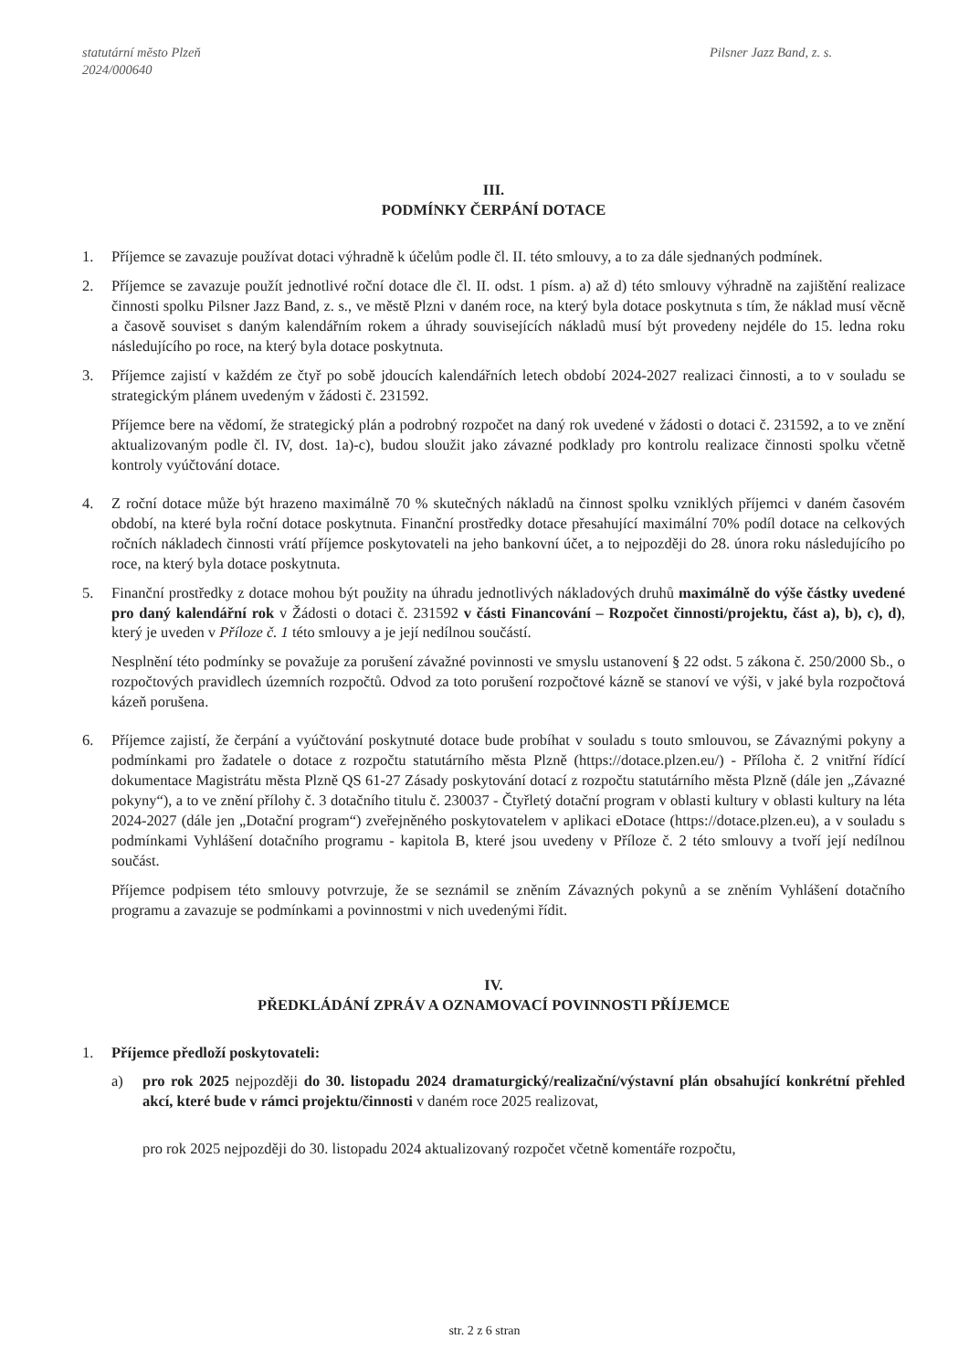statutární město Plzeň
2024/000640
Pilsner Jazz Band, z. s.
III.
PODMÍNKY ČERPÁNÍ DOTACE
1. Příjemce se zavazuje používat dotaci výhradně k účelům podle čl. II. této smlouvy, a to za dále sjednaných podmínek.
2. Příjemce se zavazuje použít jednotlivé roční dotace dle čl. II. odst. 1 písm. a) až d) této smlouvy výhradně na zajištění realizace činnosti spolku Pilsner Jazz Band, z. s., ve městě Plzni v daném roce, na který byla dotace poskytnuta s tím, že náklad musí věcně a časově souviset s daným kalendářním rokem a úhrady souvisejících nákladů musí být provedeny nejdéle do 15. ledna roku následujícího po roce, na který byla dotace poskytnuta.
3. Příjemce zajistí v každém ze čtyř po sobě jdoucích kalendářních letech období 2024-2027 realizaci činnosti, a to v souladu se strategickým plánem uvedeným v žádosti č. 231592.
Příjemce bere na vědomí, že strategický plán a podrobný rozpočet na daný rok uvedené v žádosti o dotaci č. 231592, a to ve znění aktualizovaným podle čl. IV, dost. 1a)-c), budou sloužit jako závazné podklady pro kontrolu realizace činnosti spolku včetně kontroly vyúčtování dotace.
4. Z roční dotace může být hrazeno maximálně 70 % skutečných nákladů na činnost spolku vzniklých příjemci v daném časovém období, na které byla roční dotace poskytnuta. Finanční prostředky dotace přesahující maximální 70% podíl dotace na celkových ročních nákladech činnosti vrátí příjemce poskytovateli na jeho bankovní účet, a to nejpozději do 28. února roku následujícího po roce, na který byla dotace poskytnuta.
5. Finanční prostředky z dotace mohou být použity na úhradu jednotlivých nákladových druhů maximálně do výše částky uvedené pro daný kalendářní rok v Žádosti o dotaci č. 231592 v části Financování – Rozpočet činnosti/projektu, část a), b), c), d), který je uveden v Příloze č. 1 této smlouvy a je její nedílnou součástí.
Nesplnění této podmínky se považuje za porušení závažné povinnosti ve smyslu ustanovení § 22 odst. 5 zákona č. 250/2000 Sb., o rozpočtových pravidlech územních rozpočtů. Odvod za toto porušení rozpočtové kázně se stanoví ve výši, v jaké byla rozpočtová kázeň porušena.
6. Příjemce zajistí, že čerpání a vyúčtování poskytnuté dotace bude probíhat v souladu s touto smlouvou, se Závaznými pokyny a podmínkami pro žadatele o dotace z rozpočtu statutárního města Plzně (https://dotace.plzen.eu/) - Příloha č. 2 vnitřní řídící dokumentace Magistrátu města Plzně QS 61-27 Zásady poskytování dotací z rozpočtu statutárního města Plzně (dále jen „Závazné pokyny“), a to ve znění přílohy č. 3 dotačního titulu č. 230037 - Čtyřletý dotační program v oblasti kultury v oblasti kultury na léta 2024-2027 (dále jen „Dotační program“) zveřejněného poskytovatelem v aplikaci eDotace (https://dotace.plzen.eu), a v souladu s podmínkami Vyhlášení dotačního programu - kapitola B, které jsou uvedeny v Příloze č. 2 této smlouvy a tvoří její nedílnou součást.
Příjemce podpisem této smlouvy potvrzuje, že se seznámil se zněním Závazných pokynů a se zněním Vyhlášení dotačního programu a zavazuje se podmínkami a povinnostmi v nich uvedenými řídit.
IV.
PŘEDKLÁDÁNÍ ZPRÁV A OZNAMOVACÍ POVINNOSTI PŘÍJEMCE
1. Příjemce předloží poskytovateli:
a) pro rok 2025 nejpozději do 30. listopadu 2024 dramaturgický/realizační/výstavní plán obsahující konkrétní přehled akcí, které bude v rámci projektu/činnosti v daném roce 2025 realizovat,
pro rok 2025 nejpozději do 30. listopadu 2024 aktualizovaný rozpočet včetně komentáře rozpočtu,
str. 2 z 6 stran